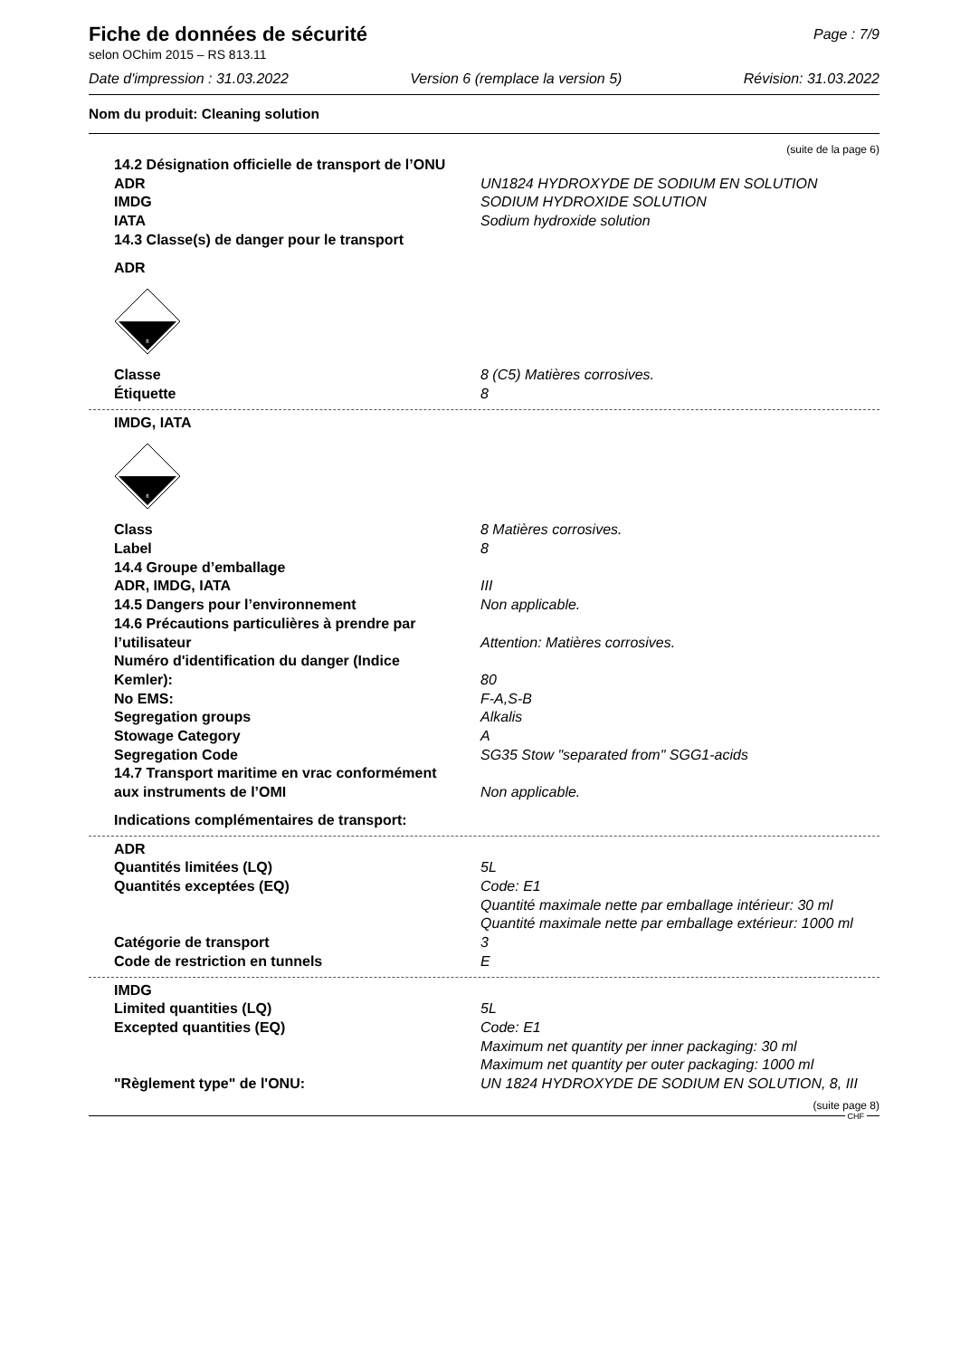Fiche de données de sécurité
Page : 7/9
selon OChim 2015 – RS 813.11
Date d'impression : 31.03.2022 Version 6 (remplace la version 5) Révision: 31.03.2022
Nom du produit: Cleaning solution
(suite de la page 6)
14.2 Désignation officielle de transport de l’ONU
ADR UN1824 HYDROXYDE DE SODIUM EN SOLUTION
IMDG SODIUM HYDROXIDE SOLUTION
IATA Sodium hydroxide solution
14.3 Classe(s) de danger pour le transport
ADR
8
Classe 8 (C5) Matières corrosives.
Étiquette 8
IMDG, IATA
8
Class 8 Matières corrosives.
Label 8
14.4 Groupe d’emballage
ADR, IMDG, IATA III
14.5 Dangers pour l’environnement Non applicable.
14.6 Précautions particulières à prendre par
l’utilisateur
Attention: Matières corrosives.
Numéro d'identification du danger (Indice
Kemler):
80
No EMS: F-A,S-B
Segregation groups Alkalis
Stowage Category A
Segregation Code SG35 Stow "separated from" SGG1-acids
14.7 Transport maritime en vrac conformément
aux instruments de l’OMI
Non applicable.
Indications complémentaires de transport:
ADR
Quantités limitées (LQ) 5L
Quantités exceptées (EQ) Code: E1
Quantité maximale nette par emballage intérieur: 30 ml
Quantité maximale nette par emballage extérieur: 1000 ml
Catégorie de transport 3
Code de restriction en tunnels E
IMDG
Limited quantities (LQ) 5L
Excepted quantities (EQ) Code: E1
Maximum net quantity per inner packaging: 30 ml
Maximum net quantity per outer packaging: 1000 ml
"Règlement type" de l'ONU: UN 1824 HYDROXYDE DE SODIUM EN SOLUTION, 8, III
(suite page 8)
CHF